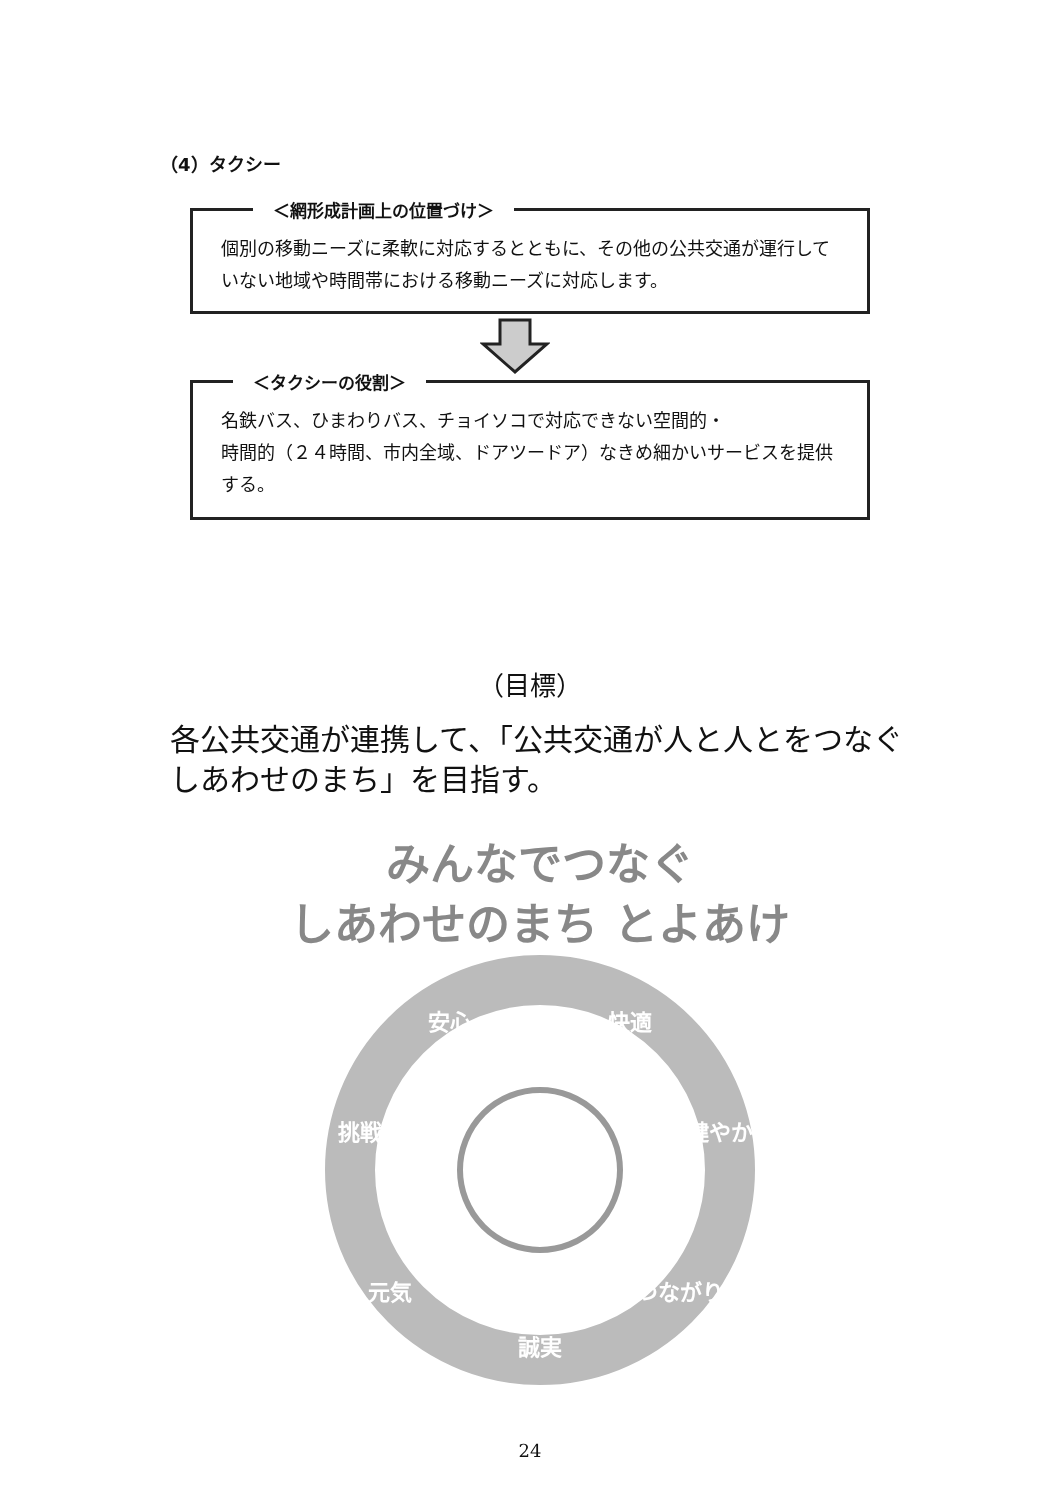（4）タクシー
＜網形成計画上の位置づけ＞
個別の移動ニーズに柔軟に対応するとともに、その他の公共交通が運行していない地域や時間帯における移動ニーズに対応します。
＜タクシーの役割＞
名鉄バス、ひまわりバス、チョイソコで対応できない空間的・
時間的（２４時間、市内全域、ドアツードア）なきめ細かいサービスを提供する。
（目標）
各公共交通が連携して、「公共交通が人と人とをつなぐしあわせのまち」を目指す。
みんなでつなぐ
しあわせのまち とよあけ
安心
快適
挑戦
健やか
元気
つながり
誠実
24